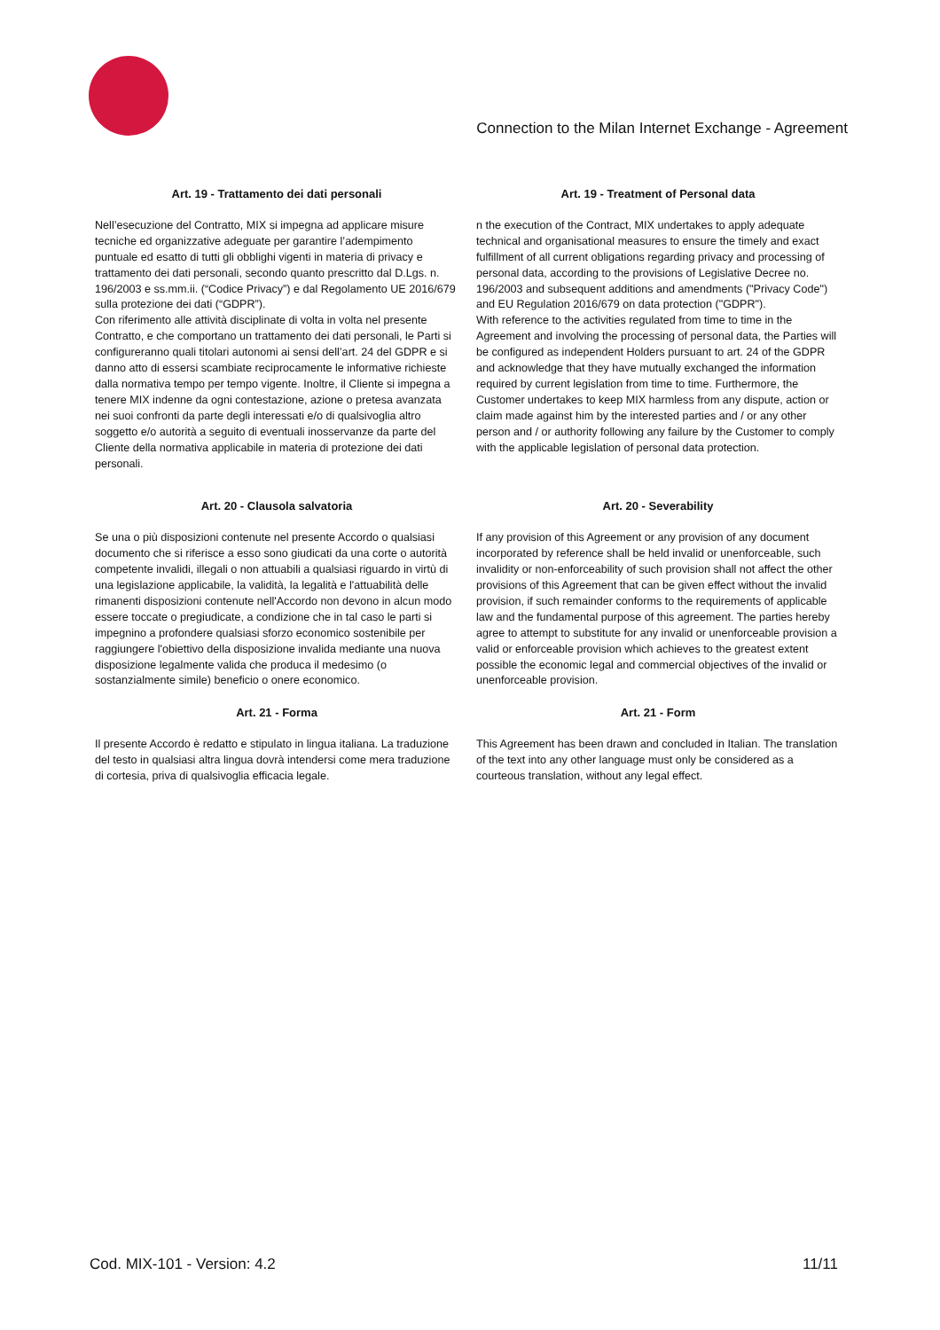Connection to the Milan Internet Exchange - Agreement
Art. 19 - Trattamento dei dati personali
Nell’esecuzione del Contratto, MIX si impegna ad applicare misure tecniche ed organizzative adeguate per garantire l’adempimento puntuale ed esatto di tutti gli obblighi vigenti in materia di privacy e trattamento dei dati personali, secondo quanto prescritto dal D.Lgs. n. 196/2003 e ss.mm.ii. (“Codice Privacy”) e dal Regolamento UE 2016/679 sulla protezione dei dati (“GDPR”).
Con riferimento alle attività disciplinate di volta in volta nel presente Contratto, e che comportano un trattamento dei dati personali, le Parti si configureranno quali titolari autonomi ai sensi dell’art. 24 del GDPR e si danno atto di essersi scambiate reciprocamente le informative richieste dalla normativa tempo per tempo vigente. Inoltre, il Cliente si impegna a tenere MIX indenne da ogni contestazione, azione o pretesa avanzata nei suoi confronti da parte degli interessati e/o di qualsivoglia altro soggetto e/o autorità a seguito di eventuali inosservanze da parte del Cliente della normativa applicabile in materia di protezione dei dati personali.
Art. 19 - Treatment of Personal data
n the execution of the Contract, MIX undertakes to apply adequate technical and organisational measures to ensure the timely and exact fulfillment of all current obligations regarding privacy and processing of personal data, according to the provisions of Legislative Decree no. 196/2003 and subsequent additions and amendments ("Privacy Code") and EU Regulation 2016/679 on data protection ("GDPR").
With reference to the activities regulated from time to time in the Agreement and involving the processing of personal data, the Parties will be configured as independent Holders pursuant to art. 24 of the GDPR and acknowledge that they have mutually exchanged the information required by current legislation from time to time. Furthermore, the Customer undertakes to keep MIX harmless from any dispute, action or claim made against him by the interested parties and / or any other person and / or authority following any failure by the Customer to comply with the applicable legislation of personal data protection.
Art. 20 - Clausola salvatoria
Se una o più disposizioni contenute nel presente Accordo o qualsiasi documento che si riferisce a esso sono giudicati da una corte o autorità competente invalidi, illegali o non attuabili a qualsiasi riguardo in virtù di una legislazione applicabile, la validità, la legalità e l'attuabilità delle rimanenti disposizioni contenute nell'Accordo non devono in alcun modo essere toccate o pregiudicate, a condizione che in tal caso le parti si impegnino a profondere qualsiasi sforzo economico sostenibile per raggiungere l'obiettivo della disposizione invalida mediante una nuova disposizione legalmente valida che produca il medesimo (o sostanzialmente simile) beneficio o onere economico.
Art. 20 - Severability
If any provision of this Agreement or any provision of any document incorporated by reference shall be held invalid or unenforceable, such invalidity or non-enforceability of such provision shall not affect the other provisions of this Agreement that can be given effect without the invalid provision, if such remainder conforms to the requirements of applicable law and the fundamental purpose of this agreement. The parties hereby agree to attempt to substitute for any invalid or unenforceable provision a valid or enforceable provision which achieves to the greatest extent possible the economic legal and commercial objectives of the invalid or unenforceable provision.
Art. 21 - Forma
Il presente Accordo è redatto e stipulato in lingua italiana. La traduzione del testo in qualsiasi altra lingua dovrà intendersi come mera traduzione di cortesia, priva di qualsivoglia efficacia legale.
Art. 21 - Form
This Agreement has been drawn and concluded in Italian. The translation of the text into any other language must only be considered as a courteous translation, without any legal effect.
Cod. MIX-101 - Version: 4.2 11/11